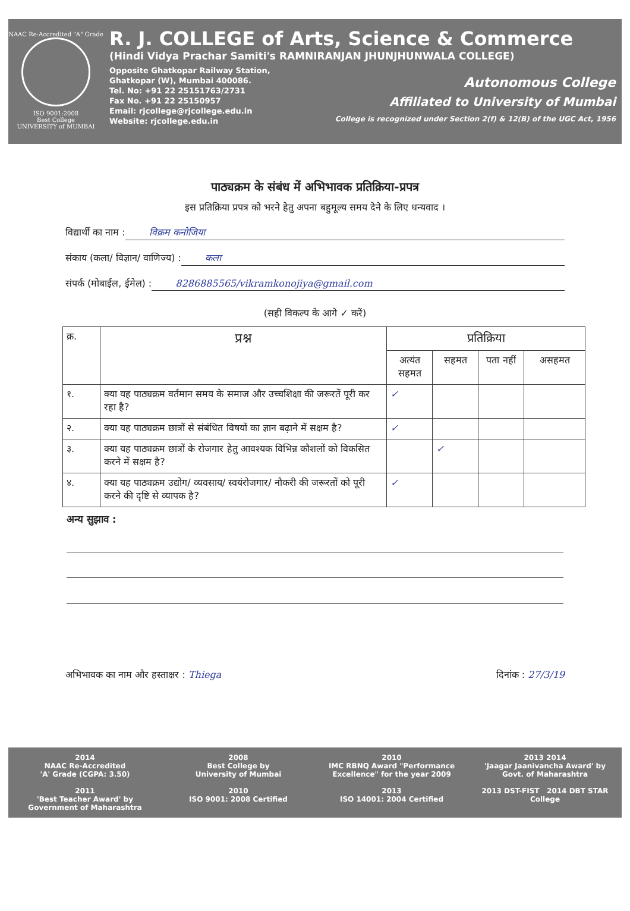NAAC Re-Accredited "A" Grade
ISO 9001:2008
Best College
UNIVERSITY of MUMBAI
R. J. COLLEGE of Arts, Science & Commerce
(Hindi Vidya Prachar Samiti's RAMNIRANJAN JHUNJHUNWALA COLLEGE)
Opposite Ghatkopar Railway Station,
Ghatkopar (W), Mumbai 400086.
Tel. No: +91 22 25151763/2731
Fax No. +91 22 25150957
Email: rjcollege@rjcollege.edu.in
Website: rjcollege.edu.in
Autonomous College
Affiliated to University of Mumbai
College is recognized under Section 2(f) & 12(B) of the UGC Act, 1956
पाठ्यक्रम के संबंध में अभिभावक प्रतिक्रिया-प्रपत्र
इस प्रतिक्रिया प्रपत्र को भरने हेतु अपना बहुमूल्य समय देने के लिए धन्यवाद ।
विद्यार्थी का नाम : विक्रम कनोजिया
संकाय (कला/ विज्ञान/ वाणिज्य) : कला
संपर्क (मोबाईल, ईमेल) : 8286885565/vikramkonojiya@gmail.com
(सही विकल्प के आगे ✓ करें)
| क्र. | प्रश्न | प्रतिक्रिया | | | |
| --- | --- | --- | --- | --- | --- |
| | | अत्यंत सहमत | सहमत | पता नहीं | असहमत |
| १. | क्या यह पाठ्यक्रम वर्तमान समय के समाज और उच्चशिक्षा की जरूरतें पूरी कर रहा है? | ✓ | | | |
| २. | क्या यह पाठ्यक्रम छात्रों से संबंधित विषयों का ज्ञान बढ़ाने में सक्षम है? | ✓ | | | |
| ३. | क्या यह पाठ्यक्रम छात्रों के रोजगार हेतु आवश्यक विभिन्न कौशलों को विकसित करने में सक्षम है? | | ✓ | | |
| ४. | क्या यह पाठ्यक्रम उद्योग/ व्यवसाय/ स्वयंरोजगार/ नौकरी की जरूरतों को पूरी करने की दृष्टि से व्यापक है? | ✓ | | | |
अन्य सुझाव :
अभिभावक का नाम और हस्ताक्षर : Thiega
दिनांक : 27/3/19
2014
NAAC Re-Accredited
'A' Grade (CGPA: 3.50)
2008
Best College by
University of Mumbai
2010
IMC RBNQ Award "Performance
Excellence" for the year 2009
2013 2014
'Jaagar Jaanivancha Award' by
Govt. of Maharashtra
2011
'Best Teacher Award' by
Government of Maharashtra
2010
ISO 9001: 2008 Certified
2013
ISO 14001: 2004 Certified
2013 DST-FIST 2014 DBT STAR College